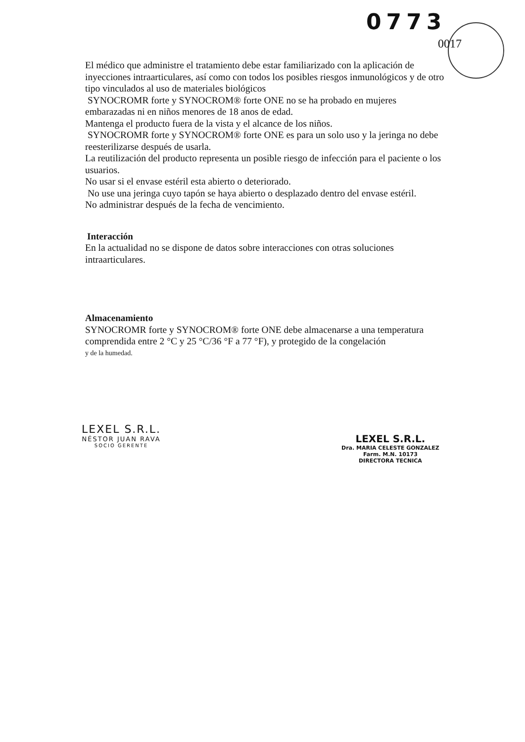0773
0017
El médico que administre el tratamiento debe estar familiarizado con la aplicación de inyecciones intraarticulares, así como con todos los posibles riesgos inmunológicos y de otro tipo vinculados al uso de materiales biológicos
SYNOCROMR forte y SYNOCROM® forte ONE no se ha probado en mujeres embarazadas ni en niños menores de 18 anos de edad.
Mantenga el producto fuera de la vista y el alcance de los niños.
SYNOCROMR forte y SYNOCROM® forte ONE es para un solo uso y la jeringa no debe reesterilizarse después de usarla.
La reutilización del producto representa un posible riesgo de infección para el paciente o los usuarios.
No usar si el envase estéril esta abierto o deteriorado.
No use una jeringa cuyo tapón se haya abierto o desplazado dentro del envase estéril.
No administrar después de la fecha de vencimiento.
Interacción
En la actualidad no se dispone de datos sobre interacciones con otras soluciones intraarticulares.
Almacenamiento
SYNOCROMR forte y SYNOCROM® forte ONE debe almacenarse a una temperatura comprendida entre 2 °C y 25 °C/36 °F a 77 °F), y protegido de la congelación
y de la humedad.
LEXEL S.R.L.
NÉSTOR JUAN RAVA
SOCIO GERENTE
LEXEL S.R.L.
Dra. MARIA CELESTE GONZALEZ
Farm. M.N. 10173
DIRECTORA TECNICA